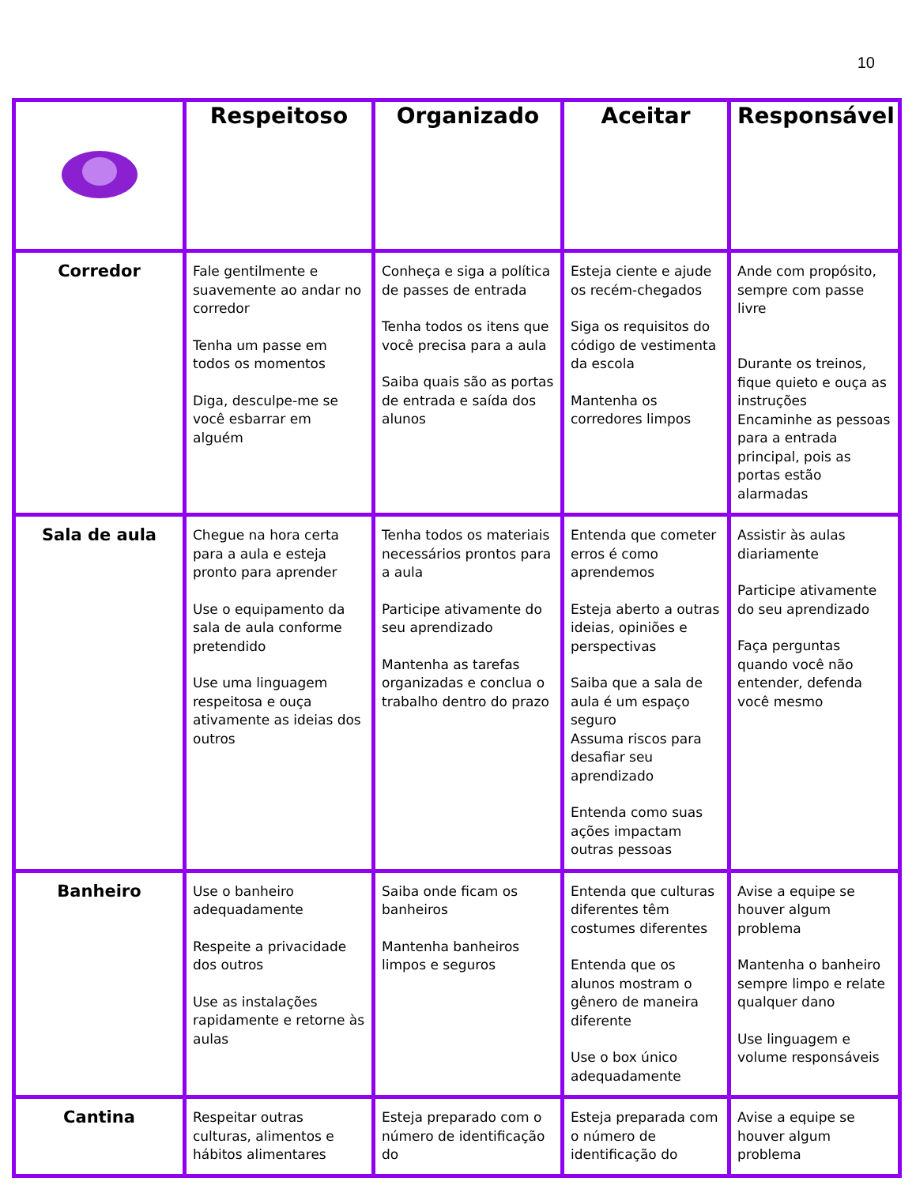10
| | Respeitoso | Organizado | Aceitar | Responsável |
| --- | --- | --- | --- | --- |
| Corredor | Fale gentilmente e suavemente ao andar no corredor Tenha um passe em todos os momentos Diga, desculpe-me se você esbarrar em alguém | Conheça e siga a política de passes de entrada Tenha todos os itens que você precisa para a aula Saiba quais são as portas de entrada e saída dos alunos | Esteja ciente e ajude os recém-chegados Siga os requisitos do código de vestimenta da escola Mantenha os corredores limpos | Ande com propósito, sempre com passe livre Durante os treinos, fique quieto e ouça as instruções Encaminhe as pessoas para a entrada principal, pois as portas estão alarmadas |
| Sala de aula | Chegue na hora certa para a aula e esteja pronto para aprender Use o equipamento da sala de aula conforme pretendido Use uma linguagem respeitosa e ouça ativamente as ideias dos outros | Tenha todos os materiais necessários prontos para a aula Participe ativamente do seu aprendizado Mantenha as tarefas organizadas e conclua o trabalho dentro do prazo | Entenda que cometer erros é como aprendemos Esteja aberto a outras ideias, opiniões e perspectivas Saiba que a sala de aula é um espaço seguro Assuma riscos para desafiar seu aprendizado Entenda como suas ações impactam outras pessoas | Assistir às aulas diariamente Participe ativamente do seu aprendizado Faça perguntas quando você não entender, defenda você mesmo |
| Banheiro | Use o banheiro adequadamente Respeite a privacidade dos outros Use as instalações rapidamente e retorne às aulas | Saiba onde ficam os banheiros Mantenha banheiros limpos e seguros | Entenda que culturas diferentes têm costumes diferentes Entenda que os alunos mostram o gênero de maneira diferente Use o box único adequadamente | Avise a equipe se houver algum problema Mantenha o banheiro sempre limpo e relate qualquer dano Use linguagem e volume responsáveis |
| Cantina | Respeitar outras culturas, alimentos e hábitos alimentares | Esteja preparado com o número de identificação do | Esteja preparada com o número de identificação do | Avise a equipe se houver algum problema |